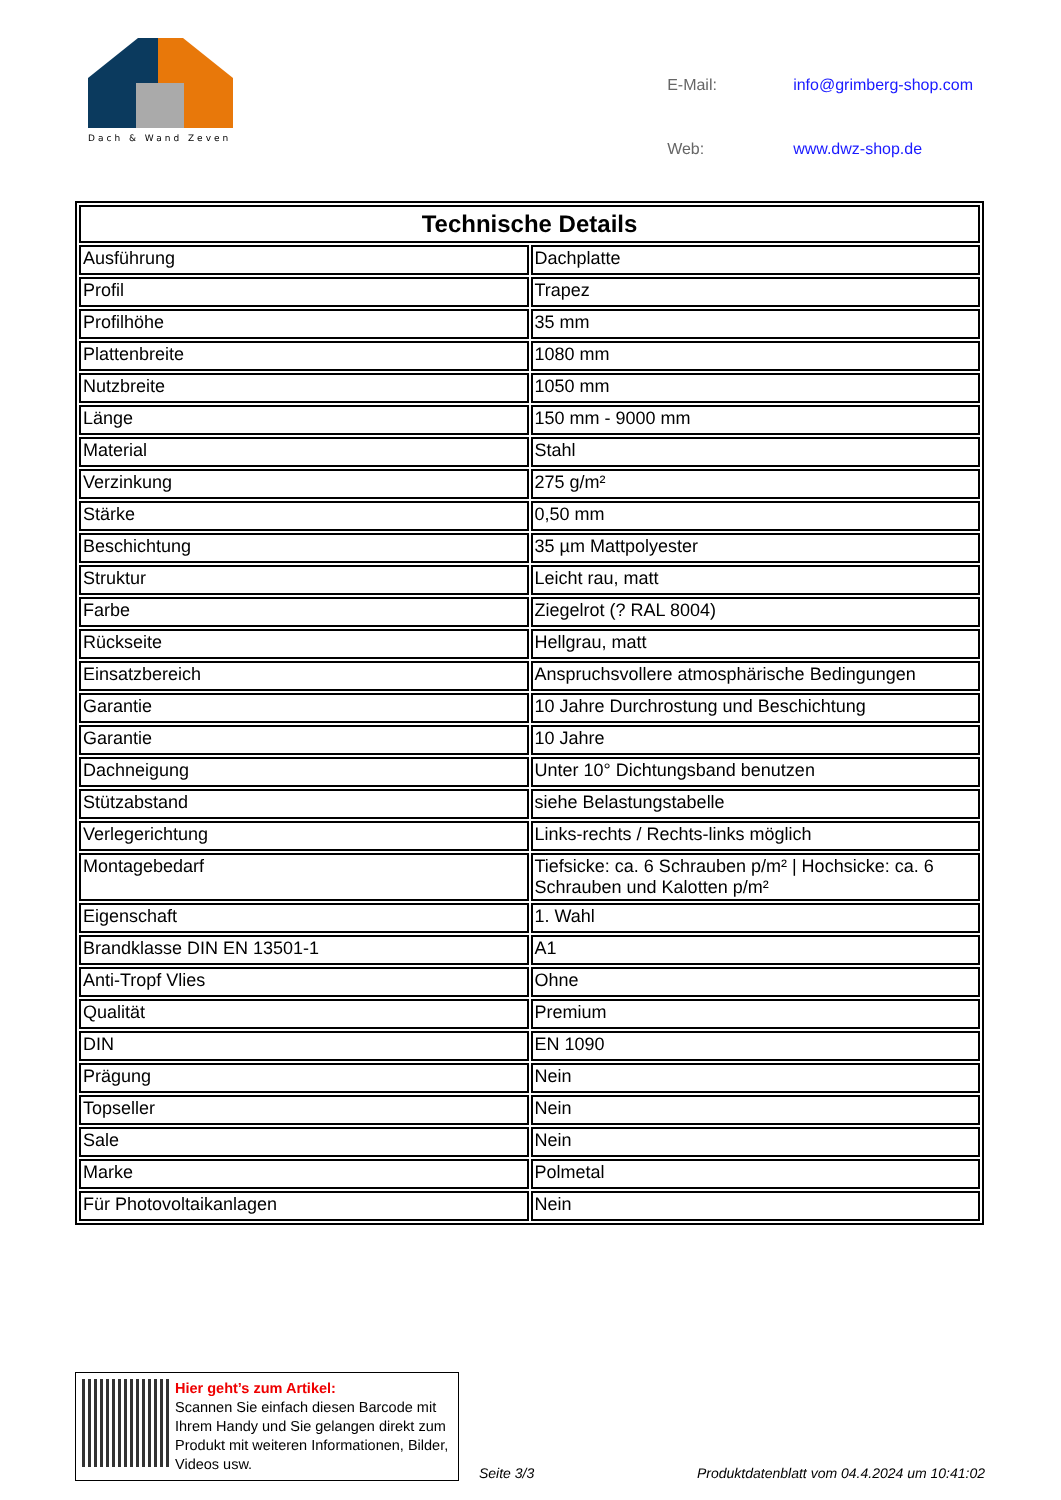Dach & Wand Zeven
E-Mail: info@grimberg-shop.com Web: www.dwz-shop.de
| Technische Details | |
| --- | --- |
| Ausführung | Dachplatte |
| Profil | Trapez |
| Profilhöhe | 35 mm |
| Plattenbreite | 1080 mm |
| Nutzbreite | 1050 mm |
| Länge | 150 mm - 9000 mm |
| Material | Stahl |
| Verzinkung | 275 g/m² |
| Stärke | 0,50 mm |
| Beschichtung | 35 µm Mattpolyester |
| Struktur | Leicht rau, matt |
| Farbe | Ziegelrot (? RAL 8004) |
| Rückseite | Hellgrau, matt |
| Einsatzbereich | Anspruchsvollere atmosphärische Bedingungen |
| Garantie | 10 Jahre Durchrostung und Beschichtung |
| Garantie | 10 Jahre |
| Dachneigung | Unter 10° Dichtungsband benutzen |
| Stützabstand | siehe Belastungstabelle |
| Verlegerichtung | Links-rechts / Rechts-links möglich |
| Montagebedarf | Tiefsicke: ca. 6 Schrauben p/m² / Hochsicke: ca. 6 Schrauben und Kalotten p/m² |
| Eigenschaft | 1. Wahl |
| Brandklasse DIN EN 13501-1 | A1 |
| Anti-Tropf Vlies | Ohne |
| Qualität | Premium |
| DIN | EN 1090 |
| Prägung | Nein |
| Topseller | Nein |
| Sale | Nein |
| Marke | Polmetal |
| Für Photovoltaikanlagen | Nein |
Hier geht’s zum Artikel:
Scannen Sie einfach diesen Barcode mit Ihrem Handy und Sie gelangen direkt zum Produkt mit weiteren Informationen, Bilder, Videos usw.
Seite 3/3
Produktdatenblatt vom 04.4.2024 um 10:41:02